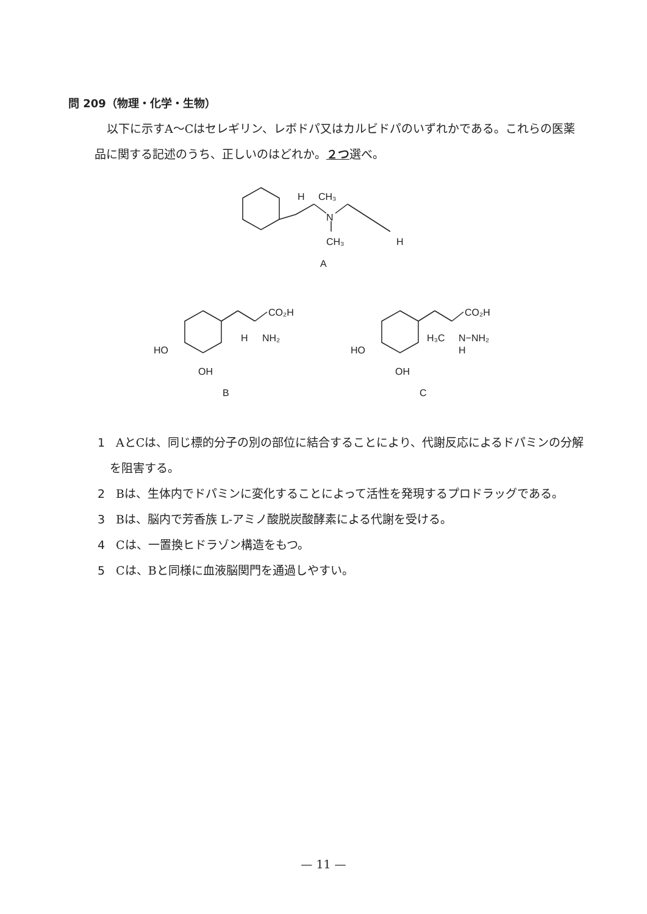問 209（物理・化学・生物）
以下に示すA～Cはセレギリン、レボドパ又はカルビドパのいずれかである。これらの医薬品に関する記述のうち、正しいのはどれか。２つ選べ。
H
CH₃
N
CH₃
H
A
CO₂H
H
NH₂
HO
OH
B
CO₂H
H₃C
N−NH₂
H
HO
OH
C
1 AとCは、同じ標的分子の別の部位に結合することにより、代謝反応によるドパミンの分解を阻害する。
2 Bは、生体内でドパミンに変化することによって活性を発現するプロドラッグである。
3 Bは、脳内で芳香族 L-アミノ酸脱炭酸酵素による代謝を受ける。
4 Cは、一置換ヒドラゾン構造をもつ。
5 Cは、Bと同様に血液脳関門を通過しやすい。
— 11 —